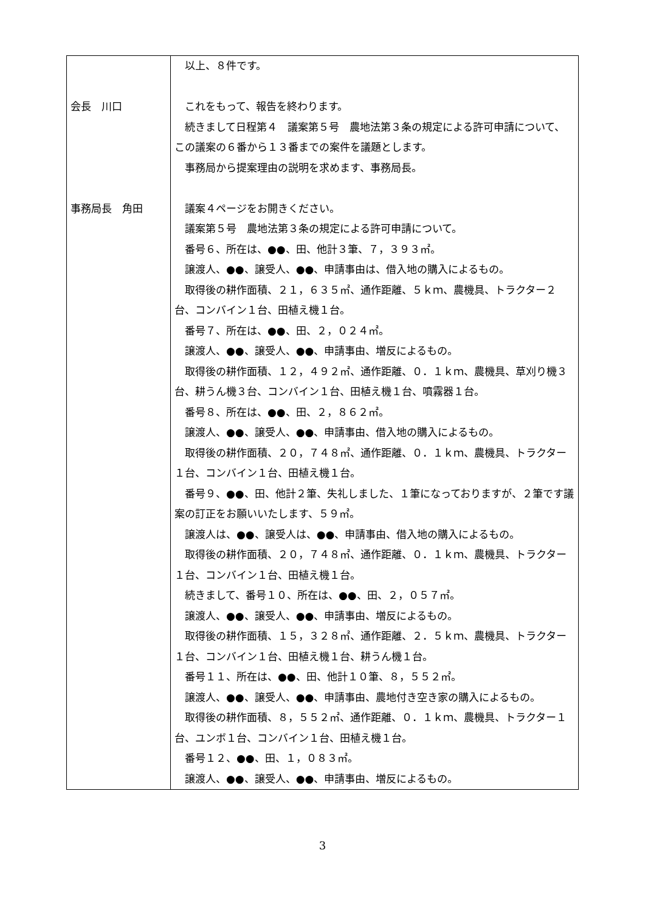| 会長 川口 事務局長 角田 | 以上、８件です。 これをもって、報告を終わります。 続きまして日程第４ 議案第５号 農地法第３条の規定による許可申請について、この議案の６番から１３番までの案件を議題とします。 事務局から提案理由の説明を求めます、事務局長。 議案４ページをお開きください。 議案第５号 農地法第３条の規定による許可申請について。 番号６、所在は、●●、田、他計３筆、７，３９３㎡。 譲渡人、●●、譲受人、●●、申請事由は、借入地の購入によるもの。 取得後の耕作面積、２１，６３５㎡、通作距離、５ｋｍ、農機具、トラクター２台、コンバイン１台、田植え機１台。 番号７、所在は、●●、田、２，０２４㎡。 譲渡人、●●、譲受人、●●、申請事由、増反によるもの。 取得後の耕作面積、１２，４９２㎡、通作距離、０．１ｋｍ、農機具、草刈り機３台、耕うん機３台、コンバイン１台、田植え機１台、噴霧器１台。 番号８、所在は、●●、田、２，８６２㎡。 譲渡人、●●、譲受人、●●、申請事由、借入地の購入によるもの。 取得後の耕作面積、２０，７４８㎡、通作距離、０．１ｋｍ、農機具、トラクター１台、コンバイン１台、田植え機１台。 番号９、●●、田、他計２筆、失礼しました、１筆になっておりますが、２筆です議案の訂正をお願いいたします、５９㎡。 譲渡人は、●●、譲受人は、●●、申請事由、借入地の購入によるもの。 取得後の耕作面積、２０，７４８㎡、通作距離、０．１ｋｍ、農機具、トラクター１台、コンバイン１台、田植え機１台。 続きまして、番号１０、所在は、●●、田、２，０５７㎡。 譲渡人、●●、譲受人、●●、申請事由、増反によるもの。 取得後の耕作面積、１５，３２８㎡、通作距離、２．５ｋｍ、農機具、トラクター１台、コンバイン１台、田植え機１台、耕うん機１台。 番号１１、所在は、●●、田、他計１０筆、８，５５２㎡。 譲渡人、●●、譲受人、●●、申請事由、農地付き空き家の購入によるもの。 取得後の耕作面積、８，５５２㎡、通作距離、０．１ｋｍ、農機具、トラクター１台、ユンボ１台、コンバイン１台、田植え機１台。 番号１２、●●、田、１，０８３㎡。 譲渡人、●●、譲受人、●●、申請事由、増反によるもの。 |
3